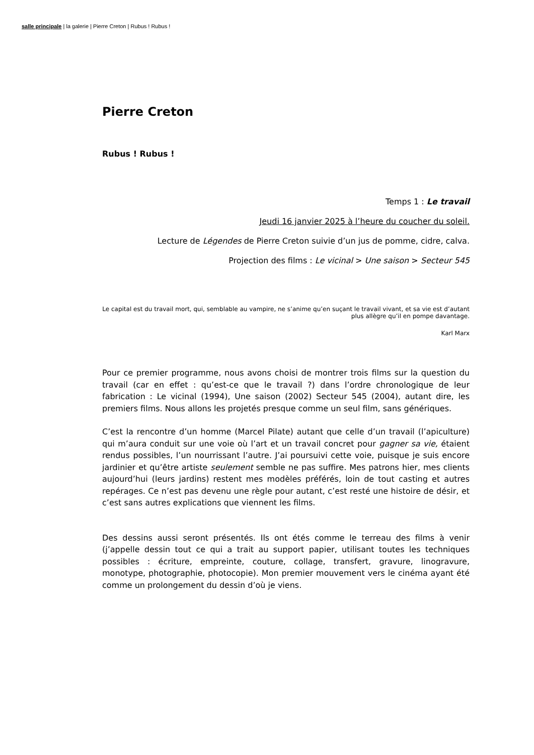salle principale | la galerie | Pierre Creton | Rubus ! Rubus !
Pierre Creton
Rubus ! Rubus !
Temps 1 : Le travail
Jeudi 16 janvier 2025 à l’heure du coucher du soleil.
Lecture de Légendes de Pierre Creton suivie d’un jus de pomme, cidre, calva.
Projection des films : Le vicinal > Une saison > Secteur 545
Le capital est du travail mort, qui, semblable au vampire, ne s’anime qu’en suçant le travail vivant, et sa vie est d’autant plus allègre qu’il en pompe davantage.
Karl Marx
Pour ce premier programme, nous avons choisi de montrer trois films sur la question du travail (car en effet : qu’est-ce que le travail ?) dans l’ordre chronologique de leur fabrication : Le vicinal (1994), Une saison (2002) Secteur 545 (2004), autant dire, les premiers films. Nous allons les projetés presque comme un seul film, sans génériques.
C’est la rencontre d’un homme (Marcel Pilate) autant que celle d’un travail (l’apiculture) qui m’aura conduit sur une voie où l’art et un travail concret pour gagner sa vie, étaient rendus possibles, l’un nourrissant l’autre. J’ai poursuivi cette voie, puisque je suis encore jardinier et qu’être artiste seulement semble ne pas suffire. Mes patrons hier, mes clients aujourd’hui (leurs jardins) restent mes modèles préférés, loin de tout casting et autres repérages. Ce n’est pas devenu une règle pour autant, c’est resté une histoire de désir, et c’est sans autres explications que viennent les films.
Des dessins aussi seront présentés. Ils ont étés comme le terreau des films à venir (j’appelle dessin tout ce qui a trait au support papier, utilisant toutes les techniques possibles : écriture, empreinte, couture, collage, transfert, gravure, linogravure, monotype, photographie, photocopie). Mon premier mouvement vers le cinéma ayant été comme un prolongement du dessin d’où je viens.